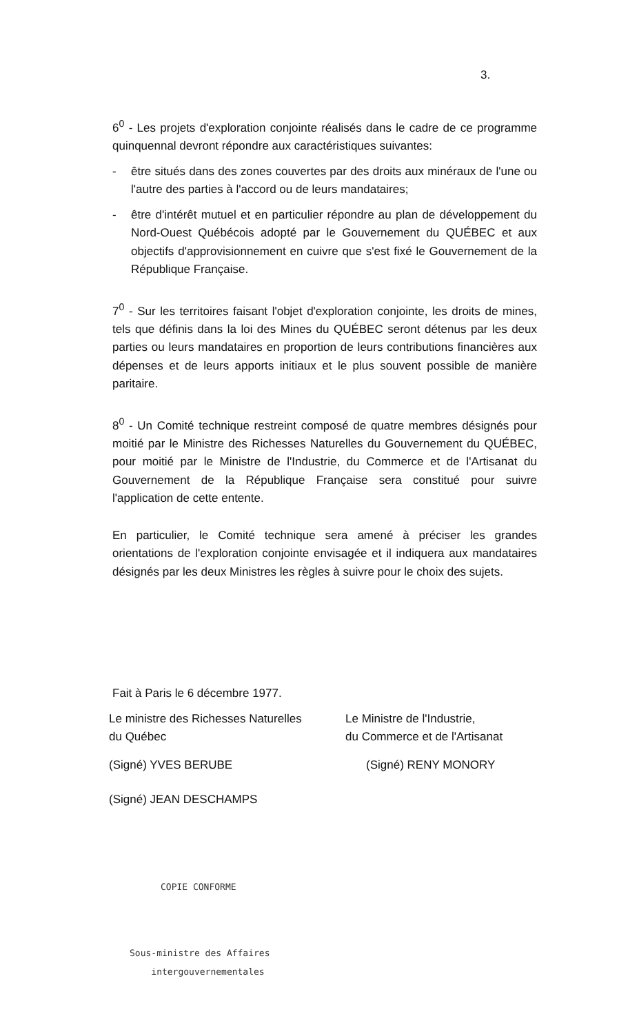3.
6<sup>0</sup> - Les projets d'exploration conjointe réalisés dans le cadre de ce programme quinquennal devront répondre aux caractéristiques suivantes:
- être situés dans des zones couvertes par des droits aux minéraux de l'une ou l'autre des parties à l'accord ou de leurs mandataires;
- être d'intérêt mutuel et en particulier répondre au plan de développement du Nord-Ouest Québécois adopté par le Gouvernement du QUÉBEC et aux objectifs d'approvisionnement en cuivre que s'est fixé le Gouvernement de la République Française.
7<sup>0</sup> - Sur les territoires faisant l'objet d'exploration conjointe, les droits de mines, tels que définis dans la loi des Mines du QUÉBEC seront détenus par les deux parties ou leurs mandataires en proportion de leurs contributions financières aux dépenses et de leurs apports initiaux et le plus souvent possible de manière paritaire.
8<sup>0</sup> - Un Comité technique restreint composé de quatre membres désignés pour moitié par le Ministre des Richesses Naturelles du Gouvernement du QUÉBEC, pour moitié par le Ministre de l'Industrie, du Commerce et de l'Artisanat du Gouvernement de la République Française sera constitué pour suivre l'application de cette entente.
En particulier, le Comité technique sera amené à préciser les grandes orientations de l'exploration conjointe envisagée et il indiquera aux mandataires désignés par les deux Ministres les règles à suivre pour le choix des sujets.
Fait à Paris le 6 décembre 1977.
Le ministre des Richesses Naturelles
du Québec
Le Ministre de l'Industrie,
du Commerce et de l'Artisanat
(Signé) YVES BERUBE (Signé) RENY MONORY
(Signé) JEAN DESCHAMPS
COPIE CONFORME
Sous-ministre des Affaires
intergouvernementales